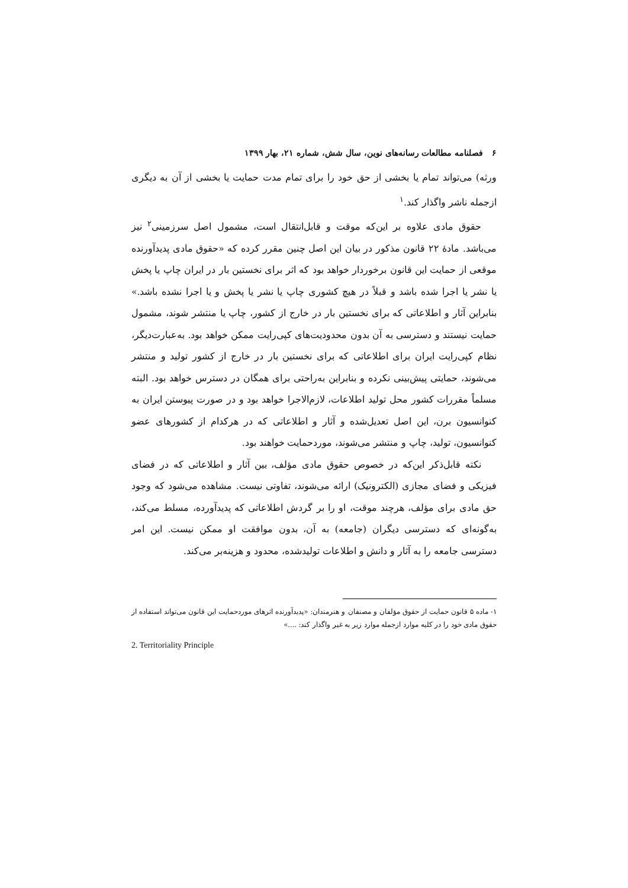۶ فصلنامه مطالعات رسانه‌های نوین، سال شش، شماره ۲۱، بهار ۱۳۹۹
ورثه) می‌تواند تمام یا بخشی از حق خود را برای تمام مدت حمایت یا بخشی از آن به دیگری ازجمله ناشر واگذار کند.<sup>۱</sup>
حقوق مادی علاوه بر این‌که موقت و قابل‌انتقال است، مشمول اصل سرزمینی<sup>۲</sup> نیز می‌باشد. مادهٔ ۲۲ قانون مذکور در بیان این اصل چنین مقرر کرده که «حقوق مادی پدیدآورنده موقعی از حمایت این قانون برخوردار خواهد بود که اثر برای نخستین بار در ایران چاپ یا پخش یا نشر یا اجرا شده باشد و قبلاً در هیچ کشوری چاپ یا نشر یا پخش و یا اجرا نشده باشد.» بنابراین آثار و اطلاعاتی که برای نخستین بار در خارج از کشور، چاپ یا منتشر شوند، مشمول حمایت نیستند و دسترسی به آن بدون محدودیت‌های کپی‌رایت ممکن خواهد بود. به‌عبارت‌دیگر، نظام کپی‌رایت ایران برای اطلاعاتی که برای نخستین بار در خارج از کشور تولید و منتشر می‌شوند، حمایتی پیش‌بینی نکرده و بنابراین به‌راحتی برای همگان در دسترس خواهد بود. البته مسلماً مقررات کشور محل تولید اطلاعات، لازم‌الاجرا خواهد بود و در صورت پیوستن ایران به کنوانسیون برن، این اصل تعدیل‌شده و آثار و اطلاعاتی که در هرکدام از کشورهای عضو کنوانسیون، تولید، چاپ و منتشر می‌شوند، موردحمایت خواهند بود.
نکته قابل‌ذکر این‌که در خصوص حقوق مادی مؤلف، بین آثار و اطلاعاتی که در فضای فیزیکی و فضای مجازی (الکترونیک) ارائه می‌شوند، تفاوتی نیست. مشاهده می‌شود که وجود حق مادی برای مؤلف، هرچند موقت، او را بر گردش اطلاعاتی که پدیدآورده، مسلط می‌کند، به‌گونه‌ای که دسترسی دیگران (جامعه) به آن، بدون موافقت او ممکن نیست. این امر دسترسی جامعه را به آثار و دانش و اطلاعات تولیدشده، محدود و هزینه‌بر می‌کند.
۱- ماده ۵ قانون حمایت از حقوق مؤلفان و مصنفان و هنرمندان: «پدیدآورنده اثرهای موردحمایت این قانون می‌تواند استفاده از حقوق مادی خود را در کلیه موارد ازجمله موارد زیر به غیر واگذار کند: ....»
2. Territoriality Principle